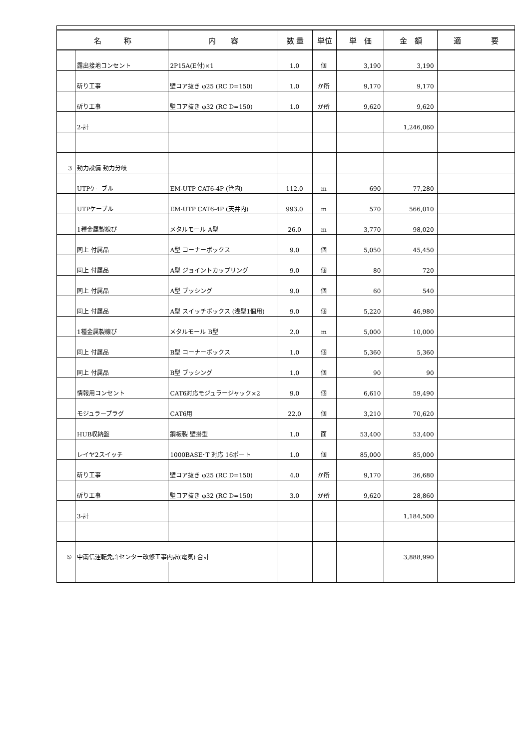| 名 称 | | 内 容 | 数 量 | 単位 | 単 価 | 金 額 | 適 要 |
| --- | --- | --- | --- | --- | --- | --- | --- |
| | 露出接地コンセント | 2P15A(E付)×1 | 1.0 | 個 | 3,190 | 3,190 | |
| | 斫り工事 | 壁コア抜き φ25 (RC D=150) | 1.0 | か所 | 9,170 | 9,170 | |
| | 斫り工事 | 壁コア抜き φ32 (RC D=150) | 1.0 | か所 | 9,620 | 9,620 | |
| | 2-計 | | | | | 1,246,060 | |
| 3 | 動力設備 動力分岐 | | | | | | |
| | UTPケーブル | EM-UTP CAT6-4P (管内) | 112.0 | m | 690 | 77,280 | |
| | UTPケーブル | EM-UTP CAT6-4P (天井内) | 993.0 | m | 570 | 566,010 | |
| | 1種金属製線ぴ | メタルモール A型 | 26.0 | m | 3,770 | 98,020 | |
| | 同上 付属品 | A型 コーナーボックス | 9.0 | 個 | 5,050 | 45,450 | |
| | 同上 付属品 | A型 ジョイントカップリング | 9.0 | 個 | 80 | 720 | |
| | 同上 付属品 | A型 ブッシング | 9.0 | 個 | 60 | 540 | |
| | 同上 付属品 | A型 スイッチボックス (浅型1個用) | 9.0 | 個 | 5,220 | 46,980 | |
| | 1種金属製線ぴ | メタルモール B型 | 2.0 | m | 5,000 | 10,000 | |
| | 同上 付属品 | B型 コーナーボックス | 1.0 | 個 | 5,360 | 5,360 | |
| | 同上 付属品 | B型 ブッシング | 1.0 | 個 | 90 | 90 | |
| | 情報用コンセント | CAT6対応モジュラージャック×2 | 9.0 | 個 | 6,610 | 59,490 | |
| | モジュラープラグ | CAT6用 | 22.0 | 個 | 3,210 | 70,620 | |
| | HUB収納盤 | 鋼板製 壁掛型 | 1.0 | 面 | 53,400 | 53,400 | |
| | レイヤ2スイッチ | 1000BASE･T 対応 16ポート | 1.0 | 個 | 85,000 | 85,000 | |
| | 斫り工事 | 壁コア抜き φ25 (RC D=150) | 4.0 | か所 | 9,170 | 36,680 | |
| | 斫り工事 | 壁コア抜き φ32 (RC D=150) | 3.0 | か所 | 9,620 | 28,860 | |
| | 3-計 | | | | | 1,184,500 | |
| ⑤ | 中南信運転免許センター改修工事内訳(電気) 合計 | | | | | 3,888,990 | |